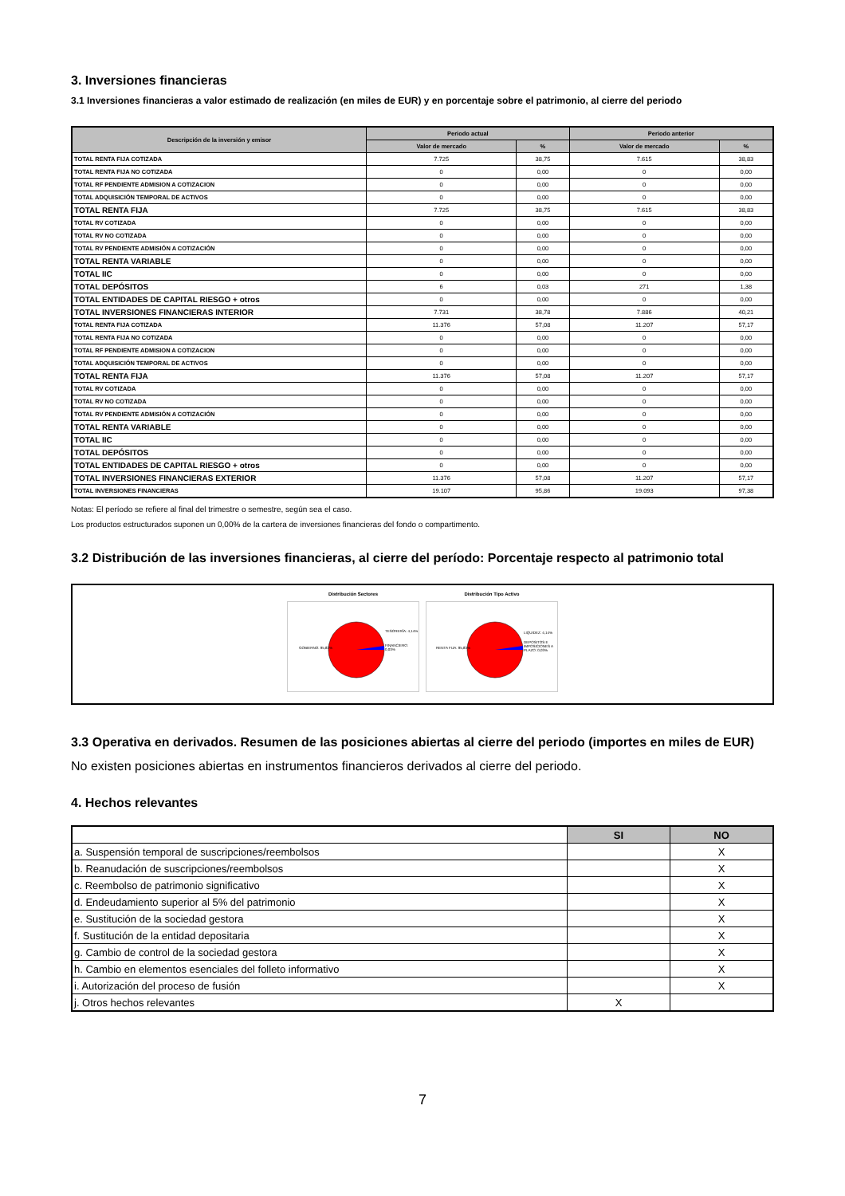3. Inversiones financieras
3.1 Inversiones financieras a valor estimado de realización (en miles de EUR) y en porcentaje sobre el patrimonio, al cierre del periodo
| Descripción de la inversión y emisor | Periodo actual | | Periodo anterior | |
| --- | --- | --- | --- | --- |
| | Valor de mercado | % | Valor de mercado | % |
| TOTAL RENTA FIJA COTIZADA | 7.725 | 38,75 | 7.615 | 38,83 |
| TOTAL RENTA FIJA NO COTIZADA | 0 | 0,00 | 0 | 0,00 |
| TOTAL RF PENDIENTE ADMISION A COTIZACION | 0 | 0,00 | 0 | 0,00 |
| TOTAL ADQUISICIÓN TEMPORAL DE ACTIVOS | 0 | 0,00 | 0 | 0,00 |
| TOTAL RENTA FIJA | 7.725 | 38,75 | 7.615 | 38,83 |
| TOTAL RV COTIZADA | 0 | 0,00 | 0 | 0,00 |
| TOTAL RV NO COTIZADA | 0 | 0,00 | 0 | 0,00 |
| TOTAL RV PENDIENTE ADMISIÓN A COTIZACIÓN | 0 | 0,00 | 0 | 0,00 |
| TOTAL RENTA VARIABLE | 0 | 0,00 | 0 | 0,00 |
| TOTAL IIC | 0 | 0,00 | 0 | 0,00 |
| TOTAL DEPÓSITOS | 6 | 0,03 | 271 | 1,38 |
| TOTAL ENTIDADES DE CAPITAL RIESGO + otros | 0 | 0,00 | 0 | 0,00 |
| TOTAL INVERSIONES FINANCIERAS INTERIOR | 7.731 | 38,78 | 7.886 | 40,21 |
| TOTAL RENTA FIJA COTIZADA | 11.376 | 57,08 | 11.207 | 57,17 |
| TOTAL RENTA FIJA NO COTIZADA | 0 | 0,00 | 0 | 0,00 |
| TOTAL RF PENDIENTE ADMISION A COTIZACION | 0 | 0,00 | 0 | 0,00 |
| TOTAL ADQUISICIÓN TEMPORAL DE ACTIVOS | 0 | 0,00 | 0 | 0,00 |
| TOTAL RENTA FIJA | 11.376 | 57,08 | 11.207 | 57,17 |
| TOTAL RV COTIZADA | 0 | 0,00 | 0 | 0,00 |
| TOTAL RV NO COTIZADA | 0 | 0,00 | 0 | 0,00 |
| TOTAL RV PENDIENTE ADMISIÓN A COTIZACIÓN | 0 | 0,00 | 0 | 0,00 |
| TOTAL RENTA VARIABLE | 0 | 0,00 | 0 | 0,00 |
| TOTAL IIC | 0 | 0,00 | 0 | 0,00 |
| TOTAL DEPÓSITOS | 0 | 0,00 | 0 | 0,00 |
| TOTAL ENTIDADES DE CAPITAL RIESGO + otros | 0 | 0,00 | 0 | 0,00 |
| TOTAL INVERSIONES FINANCIERAS EXTERIOR | 11.376 | 57,08 | 11.207 | 57,17 |
| TOTAL INVERSIONES FINANCIERAS | 19.107 | 95,86 | 19.093 | 97,38 |
Notas: El período se refiere al final del trimestre o semestre, según sea el caso.
Los productos estructurados suponen un 0,00% de la cartera de inversiones financieras del fondo o compartimento.
3.2 Distribución de las inversiones financieras, al cierre del período: Porcentaje respecto al patrimonio total
Distribución Sectores
GOBIERNO: 95,83%
TESORERÍA: 4,14%
FINANCIERO: 0,03%
Distribución Tipo Activo
RENTA FIJA: 95,83%
LIQUIDEZ: 4,14%
DEPOSITOS E IMPOSICIONES A PLAZO: 0,03%
3.3 Operativa en derivados. Resumen de las posiciones abiertas al cierre del periodo (importes en miles de EUR)
No existen posiciones abiertas en instrumentos financieros derivados al cierre del periodo.
4. Hechos relevantes
| | SI | NO |
| --- | --- | --- |
| a. Suspensión temporal de suscripciones/reembolsos | | X |
| b. Reanudación de suscripciones/reembolsos | | X |
| c. Reembolso de patrimonio significativo | | X |
| d. Endeudamiento superior al 5% del patrimonio | | X |
| e. Sustitución de la sociedad gestora | | X |
| f. Sustitución de la entidad depositaria | | X |
| g. Cambio de control de la sociedad gestora | | X |
| h. Cambio en elementos esenciales del folleto informativo | | X |
| i. Autorización del proceso de fusión | | X |
| j. Otros hechos relevantes | X | |
7